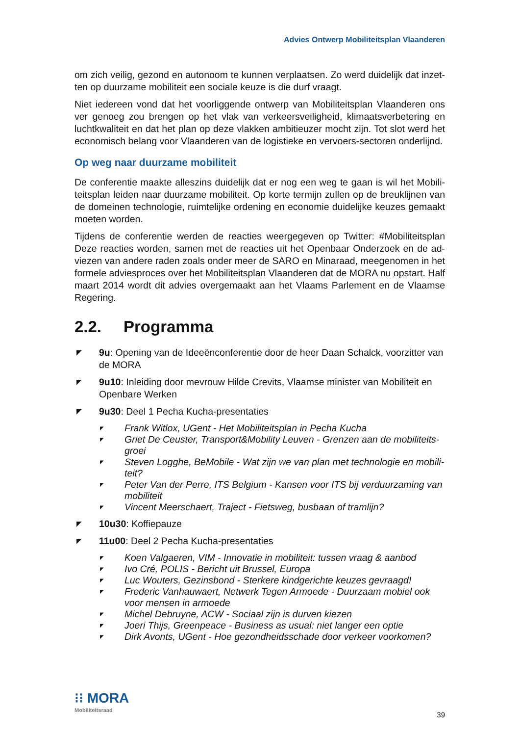Advies Ontwerp Mobiliteitsplan Vlaanderen
om zich veilig, gezond en autonoom te kunnen verplaatsen. Zo werd duidelijk dat inzet-ten op duurzame mobiliteit een sociale keuze is die durf vraagt.
Niet iedereen vond dat het voorliggende ontwerp van Mobiliteitsplan Vlaanderen ons ver genoeg zou brengen op het vlak van verkeersveiligheid, klimaatsverbetering en luchtkwaliteit en dat het plan op deze vlakken ambitieuzer mocht zijn. Tot slot werd het economisch belang voor Vlaanderen van de logistieke en vervoers-sectoren onderlijnd.
Op weg naar duurzame mobiliteit
De conferentie maakte alleszins duidelijk dat er nog een weg te gaan is wil het Mobili-teitsplan leiden naar duurzame mobiliteit. Op korte termijn zullen op de breuklijnen van de domeinen technologie, ruimtelijke ordening en economie duidelijke keuzes gemaakt moeten worden.
Tijdens de conferentie werden de reacties weergegeven op Twitter: #Mobiliteitsplan Deze reacties worden, samen met de reacties uit het Openbaar Onderzoek en de ad-viezen van andere raden zoals onder meer de SARO en Minaraad, meegenomen in het formele adviesproces over het Mobiliteitsplan Vlaanderen dat de MORA nu opstart. Half maart 2014 wordt dit advies overgemaakt aan het Vlaams Parlement en de Vlaamse Regering.
2.2. Programma
◤ 9u: Opening van de Ideeënconferentie door de heer Daan Schalck, voorzitter van de MORA
◤ 9u10: Inleiding door mevrouw Hilde Crevits, Vlaamse minister van Mobiliteit en Openbare Werken
◤ 9u30: Deel 1 Pecha Kucha-presentaties
◤ Frank Witlox, UGent - Het Mobiliteitsplan in Pecha Kucha
◤ Griet De Ceuster, Transport&Mobility Leuven - Grenzen aan de mobiliteits-groei
◤ Steven Logghe, BeMobile - Wat zijn we van plan met technologie en mobili-teit?
◤ Peter Van der Perre, ITS Belgium - Kansen voor ITS bij verduurzaming van mobiliteit
◤ Vincent Meerschaert, Traject - Fietsweg, busbaan of tramlijn?
◤ 10u30: Koffiepauze
◤ 11u00: Deel 2 Pecha Kucha-presentaties
◤ Koen Valgaeren, VIM - Innovatie in mobiliteit: tussen vraag & aanbod
◤ Ivo Cré, POLIS - Bericht uit Brussel, Europa
◤ Luc Wouters, Gezinsbond - Sterkere kindgerichte keuzes gevraagd!
◤ Frederic Vanhauwaert, Netwerk Tegen Armoede - Duurzaam mobiel ook voor mensen in armoede
◤ Michel Debruyne, ACW - Sociaal zijn is durven kiezen
◤ Joeri Thijs, Greenpeace - Business as usual: niet langer een optie
◤ Dirk Avonts, UGent - Hoe gezondheidsschade door verkeer voorkomen?
⁝⁝ MORA
Mobiliteitsraad
39